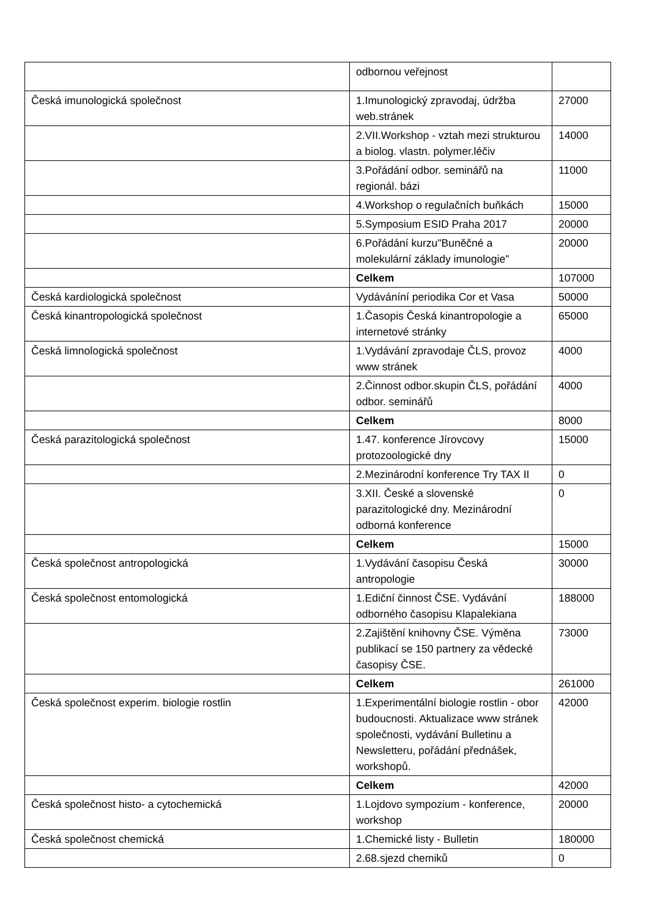| | odbornou veřejnost | |
| Česká imunologická společnost | 1.Imunologický zpravodaj, údržba web.stránek | 27000 |
| | 2.VII.Workshop - vztah mezi strukturou a biolog. vlastn. polymer.léčiv | 14000 |
| | 3.Pořádání odbor. seminářů na regionál. bázi | 11000 |
| | 4.Workshop o regulačních buňkách | 15000 |
| | 5.Symposium ESID Praha 2017 | 20000 |
| | 6.Pořádání kurzu"Buněčné a molekulární základy imunologie" | 20000 |
| | Celkem | 107000 |
| Česká kardiologická společnost | Vydáváníní periodika Cor et Vasa | 50000 |
| Česká kinantropologická společnost | 1.Časopis Česká kinantropologie a internetové stránky | 65000 |
| Česká limnologická společnost | 1.Vydávání zpravodaje ČLS, provoz www stránek | 4000 |
| | 2.Činnost odbor.skupin ČLS, pořádání odbor. seminářů | 4000 |
| | Celkem | 8000 |
| Česká parazitologická společnost | 1.47. konference Jírovcovy protozoologické dny | 15000 |
| | 2.Mezinárodní konference Try TAX II | 0 |
| | 3.XII. České a slovenské parazitologické dny. Mezinárodní odborná konference | 0 |
| | Celkem | 15000 |
| Česká společnost antropologická | 1.Vydávání časopisu Česká antropologie | 30000 |
| Česká společnost entomologická | 1.Ediční činnost ČSE. Vydávání odborného časopisu Klapalekiana | 188000 |
| | 2.Zajištění knihovny ČSE. Výměna publikací se 150 partnery za vědecké časopisy ČSE. | 73000 |
| | Celkem | 261000 |
| Česká společnost experim. biologie rostlin | 1.Experimentální biologie rostlin - obor budoucnosti. Aktualizace www stránek společnosti, vydávání Bulletinu a Newsletteru, pořádání přednášek, workshopů. | 42000 |
| | Celkem | 42000 |
| Česká společnost histo- a cytochemická | 1.Lojdovo sympozium - konference, workshop | 20000 |
| Česká společnost chemická | 1.Chemické listy - Bulletin | 180000 |
| | 2.68.sjezd chemiků | 0 |